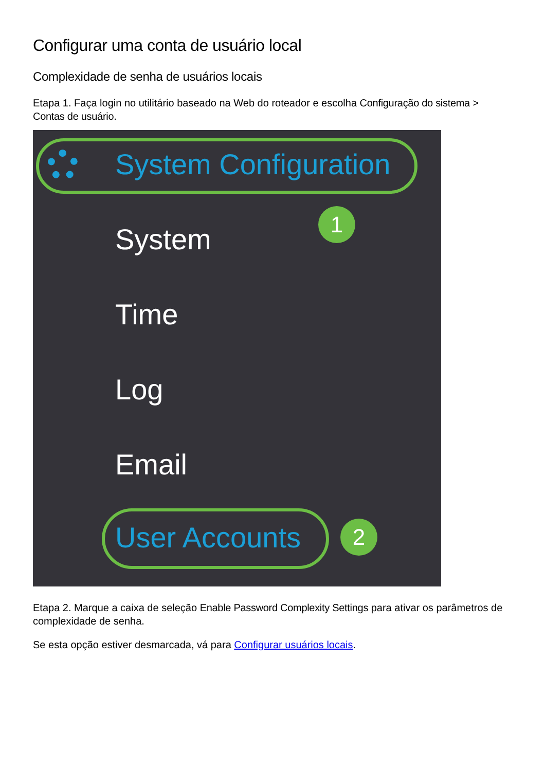Configurar uma conta de usuário local
Complexidade de senha de usuários locais
Etapa 1. Faça login no utilitário baseado na Web do roteador e escolha Configuração do sistema > Contas de usuário.
System Configuration
1
System
Time
Log
Email
User Accounts 2
Etapa 2. Marque a caixa de seleção Enable Password Complexity Settings para ativar os parâmetros de complexidade de senha.
Se esta opção estiver desmarcada, vá para Configurar usuários locais.